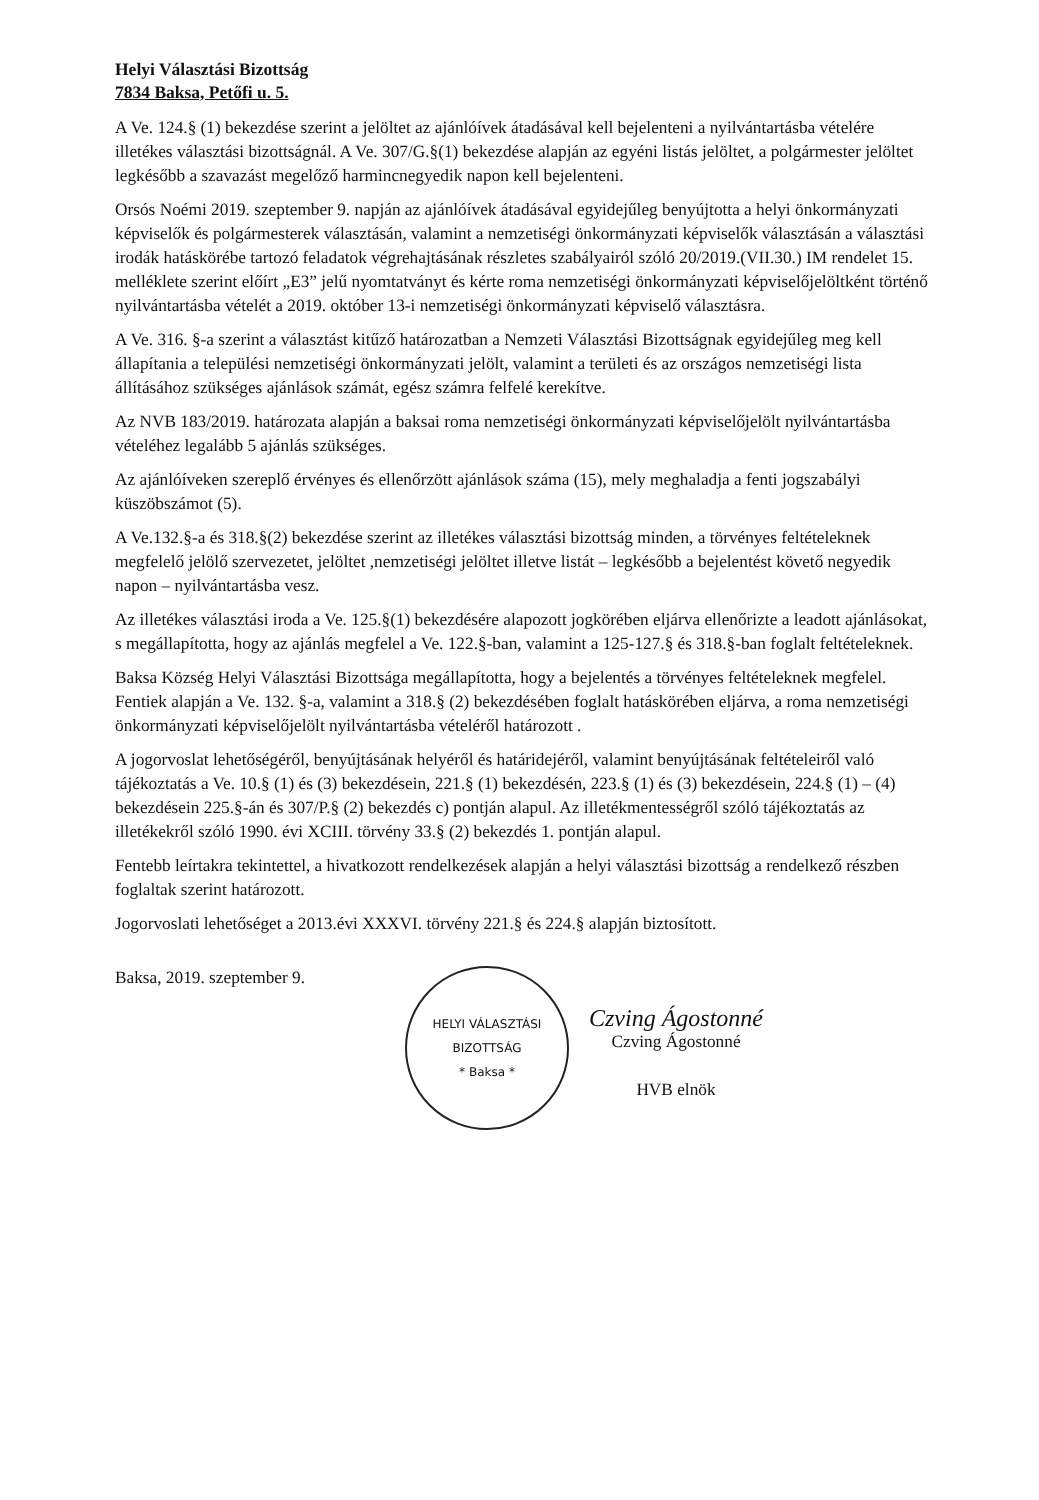Helyi Választási Bizottság
7834 Baksa, Petőfi u. 5.
A Ve. 124.§ (1) bekezdése szerint a jelöltet az ajánlóívek átadásával kell bejelenteni a nyilvántartásba vételére illetékes választási bizottságnál. A Ve. 307/G.§(1) bekezdése alapján az egyéni listás jelöltet, a polgármester jelöltet legkésőbb a szavazást megelőző harmincnegyedik napon kell bejelenteni.
Orsós Noémi 2019. szeptember 9. napján az ajánlóívek átadásával egyidejűleg benyújtotta a helyi önkormányzati képviselők és polgármesterek választásán, valamint a nemzetiségi önkormányzati képviselők választásán a választási irodák hatáskörébe tartozó feladatok végrehajtásának részletes szabályairól szóló 20/2019.(VII.30.) IM rendelet 15. melléklete szerint előírt „E3” jelű nyomtatványt és kérte roma nemzetiségi önkormányzati képviselőjelöltként történő nyilvántartásba vételét a 2019. október 13-i nemzetiségi önkormányzati képviselő választásra.
A Ve. 316. §-a szerint a választást kitűző határozatban a Nemzeti Választási Bizottságnak egyidejűleg meg kell állapítania a települési nemzetiségi önkormányzati jelölt, valamint a területi és az országos nemzetiségi lista állításához szükséges ajánlások számát, egész számra felfelé kerekítve.
Az NVB 183/2019. határozata alapján a baksai roma nemzetiségi önkormányzati képviselőjelölt nyilvántartásba vételéhez legalább 5 ajánlás szükséges.
Az ajánlóíveken szereplő érvényes és ellenőrzött ajánlások száma (15), mely meghaladja a fenti jogszabályi küszöbszámot (5).
A Ve.132.§-a és 318.§(2) bekezdése szerint az illetékes választási bizottság minden, a törvényes feltételeknek megfelelő jelölő szervezetet, jelöltet ,nemzetiségi jelöltet illetve listát – legkésőbb a bejelentést követő negyedik napon – nyilvántartásba vesz.
Az illetékes választási iroda a Ve. 125.§(1) bekezdésére alapozott jogkörében eljárva ellenőrizte a leadott ajánlásokat, s megállapította, hogy az ajánlás megfelel a Ve. 122.§-ban, valamint a 125-127.§ és 318.§-ban foglalt feltételeknek.
Baksa Község Helyi Választási Bizottsága megállapította, hogy a bejelentés a törvényes feltételeknek megfelel. Fentiek alapján a Ve. 132. §-a, valamint a 318.§ (2) bekezdésében foglalt hatáskörében eljárva, a roma nemzetiségi önkormányzati képviselőjelölt nyilvántartásba vételéről határozott .
A jogorvoslat lehetőségéről, benyújtásának helyéről és határidejéről, valamint benyújtásának feltételeiről való tájékoztatás a Ve. 10.§ (1) és (3) bekezdésein, 221.§ (1) bekezdésén, 223.§ (1) és (3) bekezdésein, 224.§ (1) – (4) bekezdésein 225.§-án és 307/P.§ (2) bekezdés c) pontján alapul. Az illetékmentességről szóló tájékoztatás az illetékekről szóló 1990. évi XCIII. törvény 33.§ (2) bekezdés 1. pontján alapul.
Fentebb leírtakra tekintettel, a hivatkozott rendelkezések alapján a helyi választási bizottság a rendelkező részben foglaltak szerint határozott.
Jogorvoslati lehetőséget a 2013.évi XXXVI. törvény 221.§ és 224.§ alapján biztosított.
Baksa, 2019. szeptember 9.
HELYI VÁLASZTÁSI BIZOTTSÁG
* Baksa *
Czving Ágostonné
Czving Ágostonné
HVB elnök